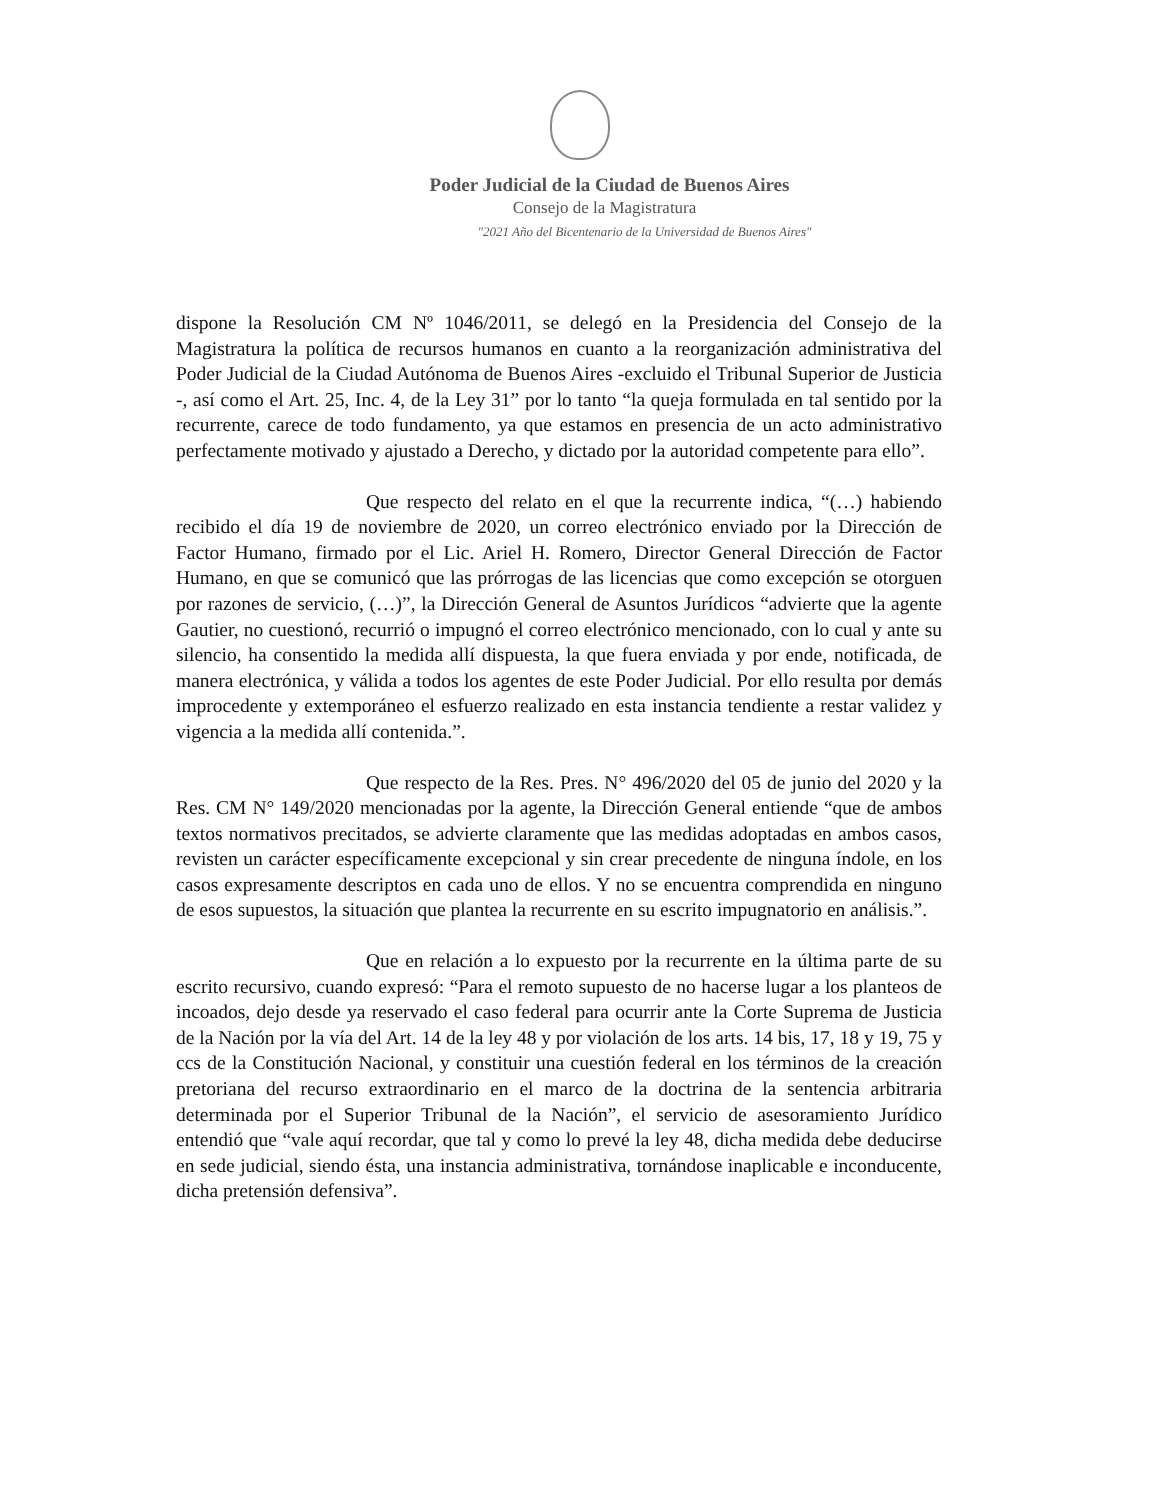Poder Judicial de la Ciudad de Buenos Aires
Consejo de la Magistratura
"2021 Año del Bicentenario de la Universidad de Buenos Aires"
dispone la Resolución CM Nº 1046/2011, se delegó en la Presidencia del Consejo de la Magistratura la política de recursos humanos en cuanto a la reorganización administrativa del Poder Judicial de la Ciudad Autónoma de Buenos Aires -excluido el Tribunal Superior de Justicia -, así como el Art. 25, Inc. 4, de la Ley 31” por lo tanto “la queja formulada en tal sentido por la recurrente, carece de todo fundamento, ya que estamos en presencia de un acto administrativo perfectamente motivado y ajustado a Derecho, y dictado por la autoridad competente para ello”.
Que respecto del relato en el que la recurrente indica, “(…) habiendo recibido el día 19 de noviembre de 2020, un correo electrónico enviado por la Dirección de Factor Humano, firmado por el Lic. Ariel H. Romero, Director General Dirección de Factor Humano, en que se comunicó que las prórrogas de las licencias que como excepción se otorguen por razones de servicio, (…)”, la Dirección General de Asuntos Jurídicos “advierte que la agente Gautier, no cuestionó, recurrió o impugnó el correo electrónico mencionado, con lo cual y ante su silencio, ha consentido la medida allí dispuesta, la que fuera enviada y por ende, notificada, de manera electrónica, y válida a todos los agentes de este Poder Judicial. Por ello resulta por demás improcedente y extemporáneo el esfuerzo realizado en esta instancia tendiente a restar validez y vigencia a la medida allí contenida.”.
Que respecto de la Res. Pres. N° 496/2020 del 05 de junio del 2020 y la Res. CM N° 149/2020 mencionadas por la agente, la Dirección General entiende “que de ambos textos normativos precitados, se advierte claramente que las medidas adoptadas en ambos casos, revisten un carácter específicamente excepcional y sin crear precedente de ninguna índole, en los casos expresamente descriptos en cada uno de ellos. Y no se encuentra comprendida en ninguno de esos supuestos, la situación que plantea la recurrente en su escrito impugnatorio en análisis.”.
Que en relación a lo expuesto por la recurrente en la última parte de su escrito recursivo, cuando expresó: “Para el remoto supuesto de no hacerse lugar a los planteos de incoados, dejo desde ya reservado el caso federal para ocurrir ante la Corte Suprema de Justicia de la Nación por la vía del Art. 14 de la ley 48 y por violación de los arts. 14 bis, 17, 18 y 19, 75 y ccs de la Constitución Nacional, y constituir una cuestión federal en los términos de la creación pretoriana del recurso extraordinario en el marco de la doctrina de la sentencia arbitraria determinada por el Superior Tribunal de la Nación”, el servicio de asesoramiento Jurídico entendió que “vale aquí recordar, que tal y como lo prevé la ley 48, dicha medida debe deducirse en sede judicial, siendo ésta, una instancia administrativa, tornándose inaplicable e inconducente, dicha pretensión defensiva”.